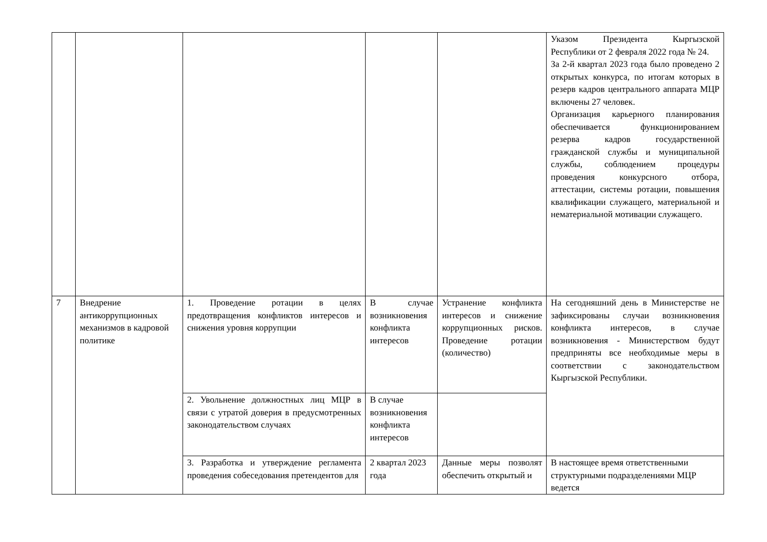| | | | | | Указом Президента Кыргызской Республики от 2 февраля 2022 года № 24. За 2-й квартал 2023 года было проведено 2 открытых конкурса, по итогам которых в резерв кадров центрального аппарата МЦР включены 27 человек. Организация карьерного планирования обеспечивается функционированием резерва кадров государственной гражданской службы и муниципальной службы, соблюдением процедуры проведения конкурсного отбора, аттестации, системы ротации, повышения квалификации служащего, материальной и нематериальной мотивации служащего. |
| 7 | Внедрение антикоррупционных механизмов в кадровой политике | 1. Проведение ротации в целях предотвращения конфликтов интересов и снижения уровня коррупции | В случае возникновения конфликта интересов | Устранение конфликта интересов и снижение коррупционных рисков. Проведение ротации (количество) | На сегодняшний день в Министерстве не зафиксированы случаи возникновения конфликта интересов, в случае возникновения - Министерством будут предприняты все необходимые меры в соответствии с законодательством Кыргызской Республики. |
| | | 2. Увольнение должностных лиц МЦР в связи с утратой доверия в предусмотренных законодательством случаях | В случае возникновения конфликта интересов | | |
| | | 3. Разработка и утверждение регламента проведения собеседования претендентов для | 2 квартал 2023 года | Данные меры позволят обеспечить открытый и | В настоящее время ответственными структурными подразделениями МЦР ведется |